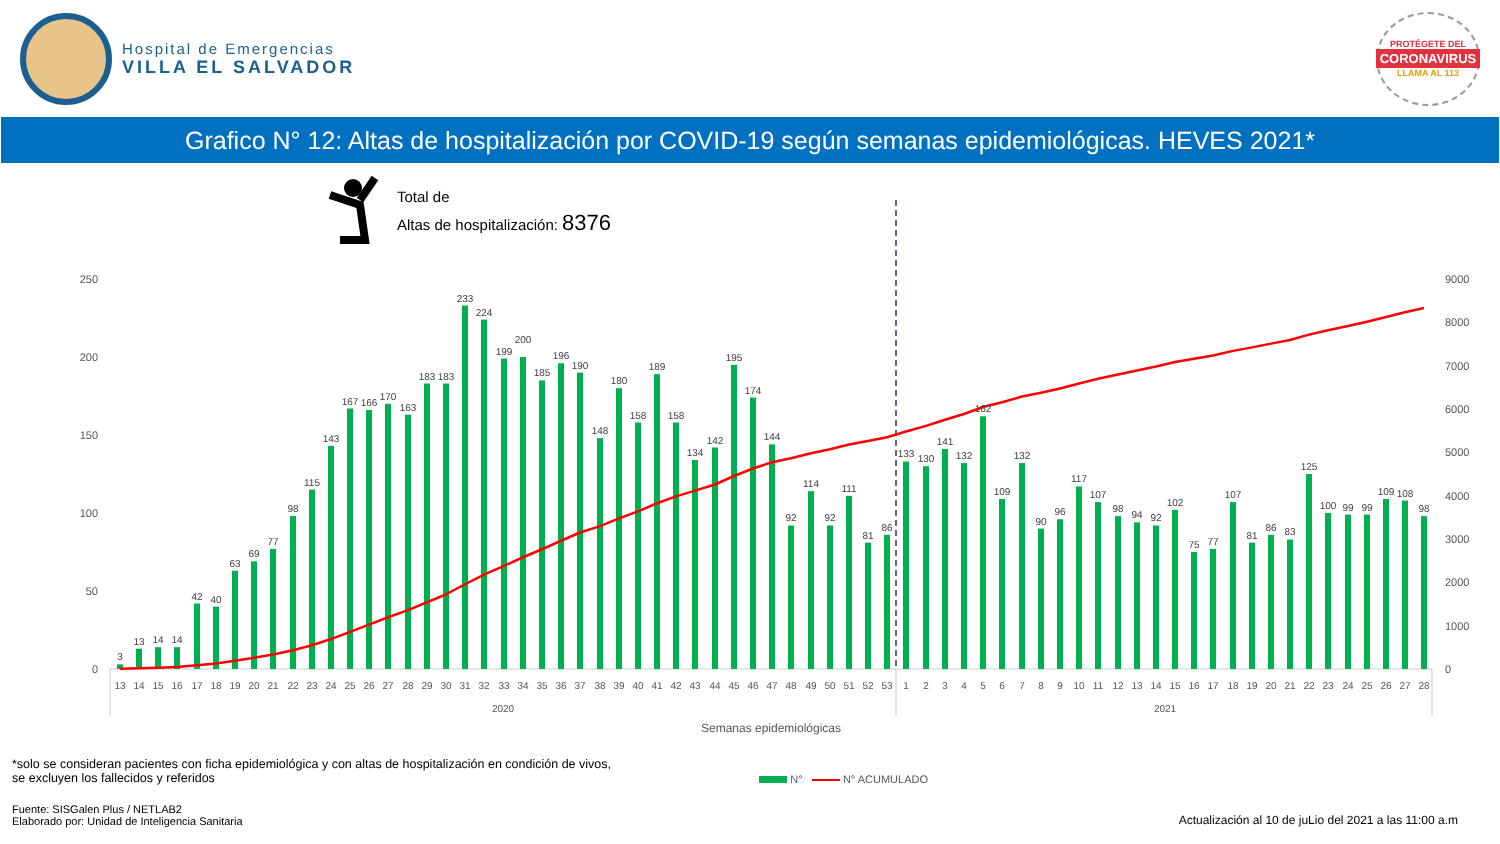Hospital de Emergencias
VILLA EL SALVADOR
PROTÉGETE DEL
CORONAVIRUS
LLAMA AL 113
Grafico N° 12: Altas de hospitalización por COVID-19 según semanas epidemiológicas. HEVES 2021*
Total de
Altas de hospitalización: 8376
250
200
150
100
50
0
9000
8000
7000
6000
5000
4000
3000
2000
1000
0
3
13
14
14
42
40
63
69
77
98
115
143
167
166
170
163
183
183
233
224
199
200
185
196
190
148
180
158
189
158
134
142
195
174
144
92
114
92
111
81
86
133
130
141
132
162
109
132
90
96
117
107
98
94
92
102
75
77
107
81
86
83
125
100
99
99
109
108
98
13
14
15
16
17
18
19
20
21
22
23
24
25
26
27
28
29
30
31
32
33
34
35
36
37
38
39
40
41
42
43
44
45
46
47
48
49
50
51
52
53
1
2
3
4
5
6
7
8
9
10
11
12
13
14
15
16
17
18
19
20
21
22
23
24
25
26
27
28
2020
2021
Semanas epidemiológicas
*solo se consideran pacientes con ficha epidemiológica y con altas de hospitalización en condición de vivos, se excluyen los fallecidos y referidos
N° N° ACUMULADO
Fuente: SISGalen Plus / NETLAB2
Elaborado por: Unidad de Inteligencia Sanitaria
Actualización al 10 de juLio del 2021 a las 11:00 a.m